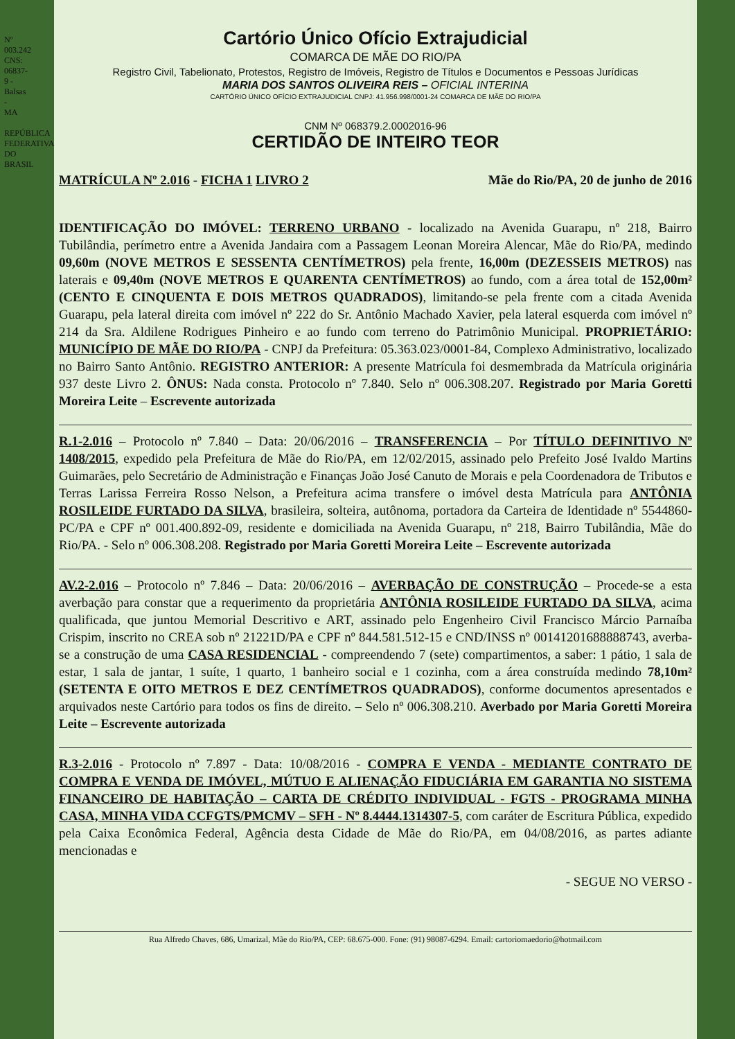Nº 003.242 CNS: 06837-9 - Balsas - MA
REPÚBLICA FEDERATIVA DO BRASIL
Cartório Único Ofício Extrajudicial
COMARCA DE MÃE DO RIO/PA
Registro Civil, Tabelionato, Protestos, Registro de Imóveis, Registro de Títulos e Documentos e Pessoas Jurídicas
MARIA DOS SANTOS OLIVEIRA REIS – OFICIAL INTERINA
CARTÓRIO ÚNICO OFÍCIO EXTRAJUDICIAL CNPJ: 41.956.998/0001-24 COMARCA DE MÃE DO RIO/PA
CNM Nº 068379.2.0002016-96
CERTIDÃO DE INTEIRO TEOR
MATRÍCULA Nº 2.016 - FICHA 1 LIVRO 2 Mãe do Rio/PA, 20 de junho de 2016
IDENTIFICAÇÃO DO IMÓVEL: TERRENO URBANO - localizado na Avenida Guarapu, nº 218, Bairro Tubilândia, perímetro entre a Avenida Jandaira com a Passagem Leonan Moreira Alencar, Mãe do Rio/PA, medindo 09,60m (NOVE METROS E SESSENTA CENTÍMETROS) pela frente, 16,00m (DEZESSEIS METROS) nas laterais e 09,40m (NOVE METROS E QUARENTA CENTÍMETROS) ao fundo, com a área total de 152,00m² (CENTO E CINQUENTA E DOIS METROS QUADRADOS), limitando-se pela frente com a citada Avenida Guarapu, pela lateral direita com imóvel nº 222 do Sr. Antônio Machado Xavier, pela lateral esquerda com imóvel nº 214 da Sra. Aldilene Rodrigues Pinheiro e ao fundo com terreno do Patrimônio Municipal. PROPRIETÁRIO: MUNICÍPIO DE MÃE DO RIO/PA - CNPJ da Prefeitura: 05.363.023/0001-84, Complexo Administrativo, localizado no Bairro Santo Antônio. REGISTRO ANTERIOR: A presente Matrícula foi desmembrada da Matrícula originária 937 deste Livro 2. ÔNUS: Nada consta. Protocolo nº 7.840. Selo nº 006.308.207. Registrado por Maria Goretti Moreira Leite – Escrevente autorizada
R.1-2.016 – Protocolo nº 7.840 – Data: 20/06/2016 – TRANSFERENCIA – Por TÍTULO DEFINITIVO Nº 1408/2015, expedido pela Prefeitura de Mãe do Rio/PA, em 12/02/2015, assinado pelo Prefeito José Ivaldo Martins Guimarães, pelo Secretário de Administração e Finanças João José Canuto de Morais e pela Coordenadora de Tributos e Terras Larissa Ferreira Rosso Nelson, a Prefeitura acima transfere o imóvel desta Matrícula para ANTÔNIA ROSILEIDE FURTADO DA SILVA, brasileira, solteira, autônoma, portadora da Carteira de Identidade nº 5544860-PC/PA e CPF nº 001.400.892-09, residente e domiciliada na Avenida Guarapu, nº 218, Bairro Tubilândia, Mãe do Rio/PA. - Selo nº 006.308.208. Registrado por Maria Goretti Moreira Leite – Escrevente autorizada
AV.2-2.016 – Protocolo nº 7.846 – Data: 20/06/2016 – AVERBAÇÃO DE CONSTRUÇÃO – Procede-se a esta averbação para constar que a requerimento da proprietária ANTÔNIA ROSILEIDE FURTADO DA SILVA, acima qualificada, que juntou Memorial Descritivo e ART, assinado pelo Engenheiro Civil Francisco Márcio Parnaíba Crispim, inscrito no CREA sob nº 21221D/PA e CPF nº 844.581.512-15 e CND/INSS nº 00141201688888743, averba-se a construção de uma CASA RESIDENCIAL - compreendendo 7 (sete) compartimentos, a saber: 1 pátio, 1 sala de estar, 1 sala de jantar, 1 suíte, 1 quarto, 1 banheiro social e 1 cozinha, com a área construída medindo 78,10m² (SETENTA E OITO METROS E DEZ CENTÍMETROS QUADRADOS), conforme documentos apresentados e arquivados neste Cartório para todos os fins de direito. – Selo nº 006.308.210. Averbado por Maria Goretti Moreira Leite – Escrevente autorizada
R.3-2.016 - Protocolo nº 7.897 - Data: 10/08/2016 - COMPRA E VENDA - MEDIANTE CONTRATO DE COMPRA E VENDA DE IMÓVEL, MÚTUO E ALIENAÇÃO FIDUCIÁRIA EM GARANTIA NO SISTEMA FINANCEIRO DE HABITAÇÃO – CARTA DE CRÉDITO INDIVIDUAL - FGTS - PROGRAMA MINHA CASA, MINHA VIDA CCFGTS/PMCMV – SFH - Nº 8.4444.1314307-5, com caráter de Escritura Pública, expedido pela Caixa Econômica Federal, Agência desta Cidade de Mãe do Rio/PA, em 04/08/2016, as partes adiante mencionadas e
- SEGUE NO VERSO -
Rua Alfredo Chaves, 686, Umarizal, Mãe do Rio/PA, CEP: 68.675-000. Fone: (91) 98087-6294. Email: cartoriomaedorio@hotmail.com